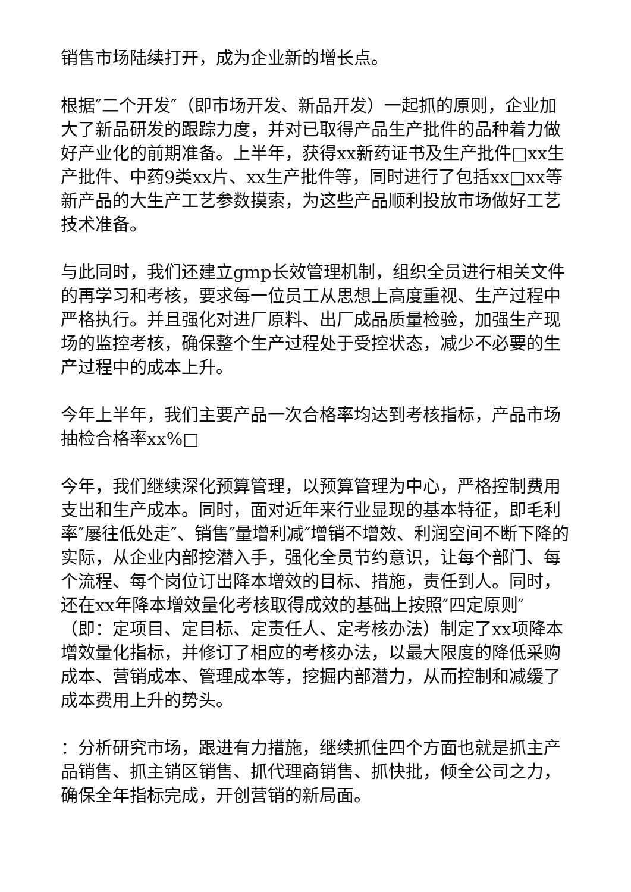销售市场陆续打开，成为企业新的增长点。
根据″二个开发″（即市场开发、新品开发）一起抓的原则，企业加大了新品研发的跟踪力度，并对已取得产品生产批件的品种着力做好产业化的前期准备。上半年，获得xx新药证书及生产批件□xx生产批件、中药9类xx片、xx生产批件等，同时进行了包括xx□xx等新产品的大生产工艺参数摸索，为这些产品顺利投放市场做好工艺技术准备。
与此同时，我们还建立gmp长效管理机制，组织全员进行相关文件的再学习和考核，要求每一位员工从思想上高度重视、生产过程中严格执行。并且强化对进厂原料、出厂成品质量检验，加强生产现场的监控考核，确保整个生产过程处于受控状态，减少不必要的生产过程中的成本上升。
今年上半年，我们主要产品一次合格率均达到考核指标，产品市场抽检合格率xx%□
今年，我们继续深化预算管理，以预算管理为中心，严格控制费用支出和生产成本。同时，面对近年来行业显现的基本特征，即毛利率″屡往低处走″、销售″量增利减″增销不增效、利润空间不断下降的实际，从企业内部挖潜入手，强化全员节约意识，让每个部门、每个流程、每个岗位订出降本增效的目标、措施，责任到人。同时，还在xx年降本增效量化考核取得成效的基础上按照″四定原则″（即：定项目、定目标、定责任人、定考核办法）制定了xx项降本增效量化指标，并修订了相应的考核办法，以最大限度的降低采购成本、营销成本、管理成本等，挖掘内部潜力，从而控制和减缓了成本费用上升的势头。
：分析研究市场，跟进有力措施，继续抓住四个方面也就是抓主产品销售、抓主销区销售、抓代理商销售、抓快批，倾全公司之力，确保全年指标完成，开创营销的新局面。